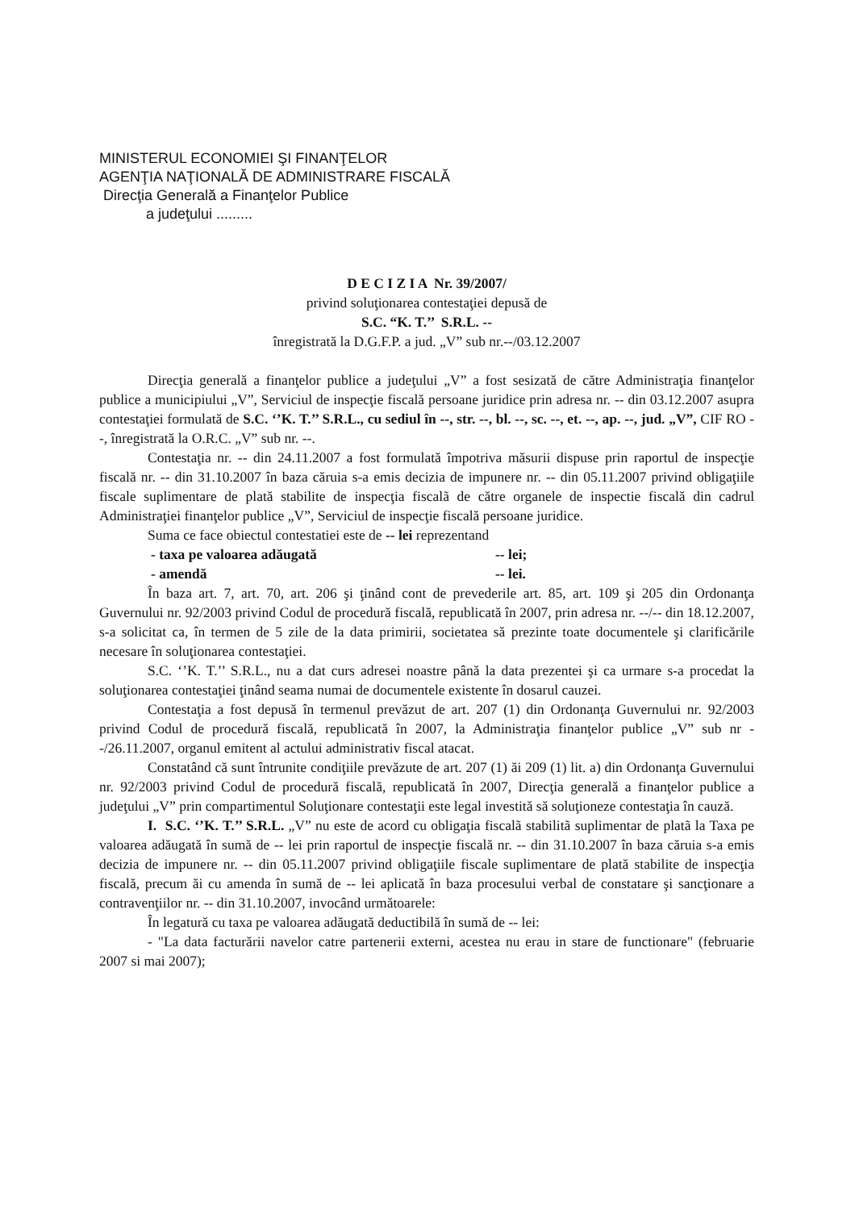MINISTERUL ECONOMIEI ŞI FINANŢELOR
AGENŢIA NAŢIONALĂ DE ADMINISTRARE FISCALĂ
Direcţia Generală a Finanţelor Publice
a judeţului .........
D E C I Z I A Nr. 39/2007/
privind soluţionarea contestaţiei depusă de
S.C. “K. T.’’ S.R.L. --
înregistrată la D.G.F.P. a jud. „V” sub nr.--/03.12.2007
Direcţia generală a finanţelor publice a judeţului „V” a fost sesizată de către Administraţia finanţelor publice a municipiului „V”, Serviciul de inspecţie fiscală persoane juridice prin adresa nr. -- din 03.12.2007 asupra contestaţiei formulată de S.C. ‘’K. T.’’ S.R.L., cu sediul în --, str. --, bl. --, sc. --, et. --, ap. --, jud. „V”, CIF RO --, înregistrată la O.R.C. „V” sub nr. --.
Contestaţia nr. -- din 24.11.2007 a fost formulată împotriva măsurii dispuse prin raportul de inspecţie fiscală nr. -- din 31.10.2007 în baza căruia s-a emis decizia de impunere nr. -- din 05.11.2007 privind obligaţiile fiscale suplimentare de plată stabilite de inspecţia fiscalã de către organele de inspectie fiscală din cadrul Administraţiei finanţelor publice „V”, Serviciul de inspecţie fiscală persoane juridice.
Suma ce face obiectul contestatiei este de -- lei reprezentand
- taxa pe valoarea adăugată -- lei;
- amendă -- lei.
În baza art. 7, art. 70, art. 206 şi ţinând cont de prevederile art. 85, art. 109 şi 205 din Ordonanţa Guvernului nr. 92/2003 privind Codul de procedură fiscală, republicată în 2007, prin adresa nr. --/-- din 18.12.2007, s-a solicitat ca, în termen de 5 zile de la data primirii, societatea să prezinte toate documentele şi clarificările necesare în soluţionarea contestaţiei.
S.C. ‘’K. T.’’ S.R.L., nu a dat curs adresei noastre până la data prezentei şi ca urmare s-a procedat la soluţionarea contestaţiei ţinând seama numai de documentele existente în dosarul cauzei.
Contestaţia a fost depusă în termenul prevăzut de art. 207 (1) din Ordonanţa Guvernului nr. 92/2003 privind Codul de procedură fiscală, republicată în 2007, la Administraţia finanţelor publice „V” sub nr --/26.11.2007, organul emitent al actului administrativ fiscal atacat.
Constatând că sunt întrunite condiţiile prevăzute de art. 207 (1) ăi 209 (1) lit. a) din Ordonanţa Guvernului nr. 92/2003 privind Codul de procedură fiscală, republicată în 2007, Direcţia generală a finanţelor publice a judeţului „V” prin compartimentul Soluţionare contestaţii este legal investită să soluţioneze contestaţia în cauză.
I. S.C. ‘’K. T.’’ S.R.L. „V” nu este de acord cu obligaţia fiscalã stabilitã suplimentar de platã la Taxa pe valoarea adăugată în sumă de -- lei prin raportul de inspecţie fiscală nr. -- din 31.10.2007 în baza căruia s-a emis decizia de impunere nr. -- din 05.11.2007 privind obligaţiile fiscale suplimentare de plată stabilite de inspecţia fiscală, precum ăi cu amenda în sumă de -- lei aplicată în baza procesului verbal de constatare şi sancţionare a contravenţiilor nr. -- din 31.10.2007, invocând următoarele:
În legatură cu taxa pe valoarea adăugată deductibilă în sumă de -- lei:
- "La data facturării navelor catre partenerii externi, acestea nu erau in stare de functionare" (februarie 2007 si mai 2007);